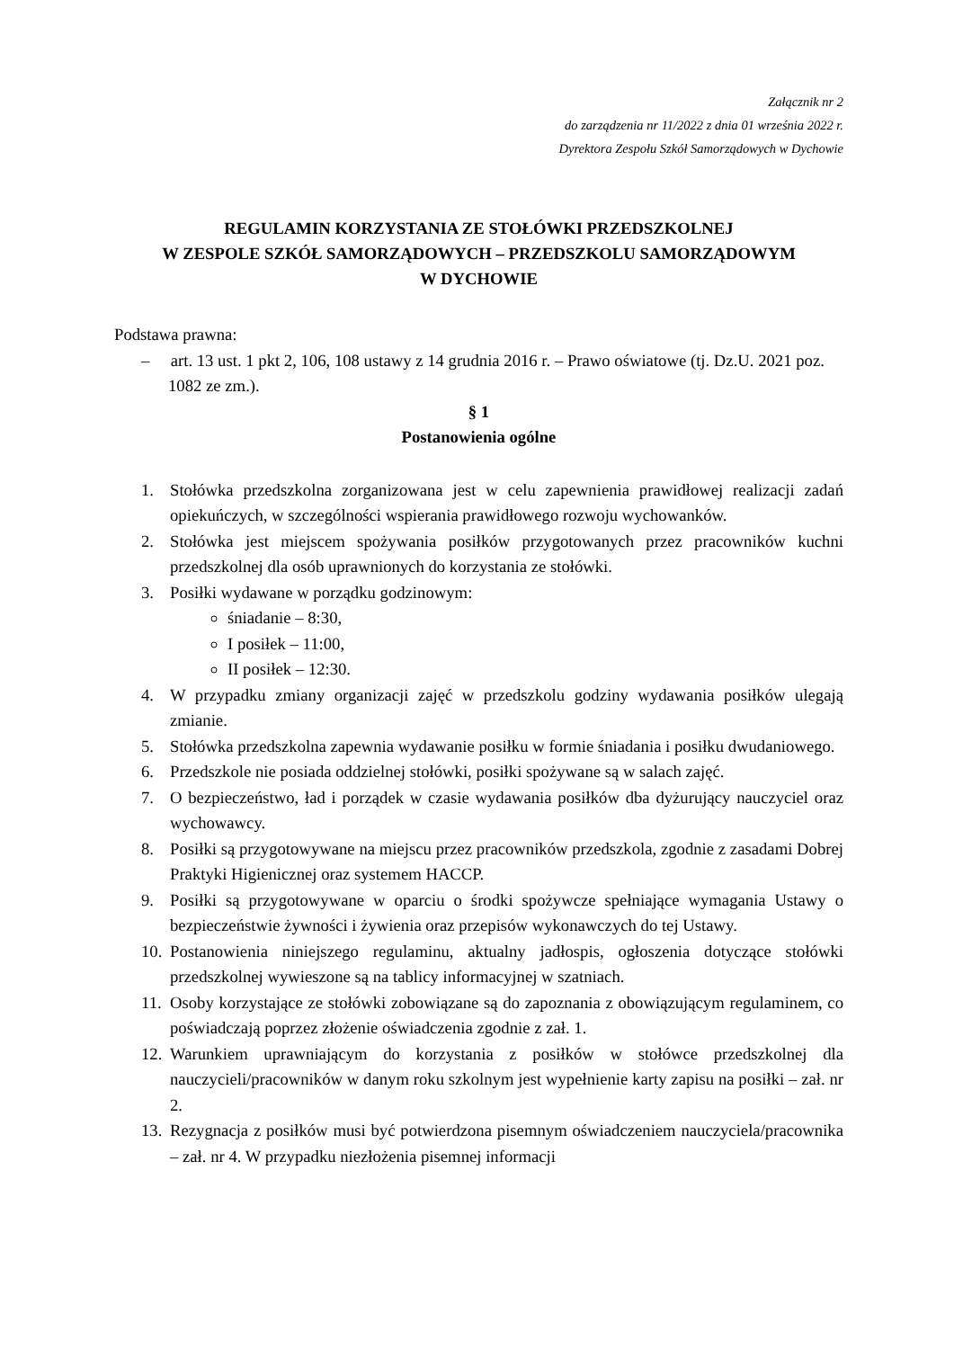Załącznik nr 2
do zarządzenia nr 11/2022 z dnia 01 września 2022 r.
Dyrektora Zespołu Szkół Samorządowych w Dychowie
REGULAMIN KORZYSTANIA ZE STOŁÓWKI PRZEDSZKOLNEJ
W ZESPOLE SZKÓŁ SAMORZĄDOWYCH – PRZEDSZKOLU SAMORZĄDOWYM
W DYCHOWIE
Podstawa prawna:
– art. 13 ust. 1 pkt 2, 106, 108 ustawy z 14 grudnia 2016 r. – Prawo oświatowe (tj. Dz.U. 2021 poz. 1082 ze zm.).
§ 1
Postanowienia ogólne
1. Stołówka przedszkolna zorganizowana jest w celu zapewnienia prawidłowej realizacji zadań opiekuńczych, w szczególności wspierania prawidłowego rozwoju wychowanków.
2. Stołówka jest miejscem spożywania posiłków przygotowanych przez pracowników kuchni przedszkolnej dla osób uprawnionych do korzystania ze stołówki.
3. Posiłki wydawane w porządku godzinowym:
śniadanie – 8:30,
I posiłek – 11:00,
II posiłek – 12:30.
4. W przypadku zmiany organizacji zajęć w przedszkolu godziny wydawania posiłków ulegają zmianie.
5. Stołówka przedszkolna zapewnia wydawanie posiłku w formie śniadania i posiłku dwudaniowego.
6. Przedszkole nie posiada oddzielnej stołówki, posiłki spożywane są w salach zajęć.
7. O bezpieczeństwo, ład i porządek w czasie wydawania posiłków dba dyżurujący nauczyciel oraz wychowawcy.
8. Posiłki są przygotowywane na miejscu przez pracowników przedszkola, zgodnie z zasadami Dobrej Praktyki Higienicznej oraz systemem HACCP.
9. Posiłki są przygotowywane w oparciu o środki spożywcze spełniające wymagania Ustawy o bezpieczeństwie żywności i żywienia oraz przepisów wykonawczych do tej Ustawy.
10. Postanowienia niniejszego regulaminu, aktualny jadłospis, ogłoszenia dotyczące stołówki przedszkolnej wywieszone są na tablicy informacyjnej w szatniach.
11. Osoby korzystające ze stołówki zobowiązane są do zapoznania z obowiązującym regulaminem, co poświadczają poprzez złożenie oświadczenia zgodnie z zał. 1.
12. Warunkiem uprawniającym do korzystania z posiłków w stołówce przedszkolnej dla nauczycieli/pracowników w danym roku szkolnym jest wypełnienie karty zapisu na posiłki – zał. nr 2.
13. Rezygnacja z posiłków musi być potwierdzona pisemnym oświadczeniem nauczyciela/pracownika – zał. nr 4. W przypadku niezłożenia pisemnej informacji